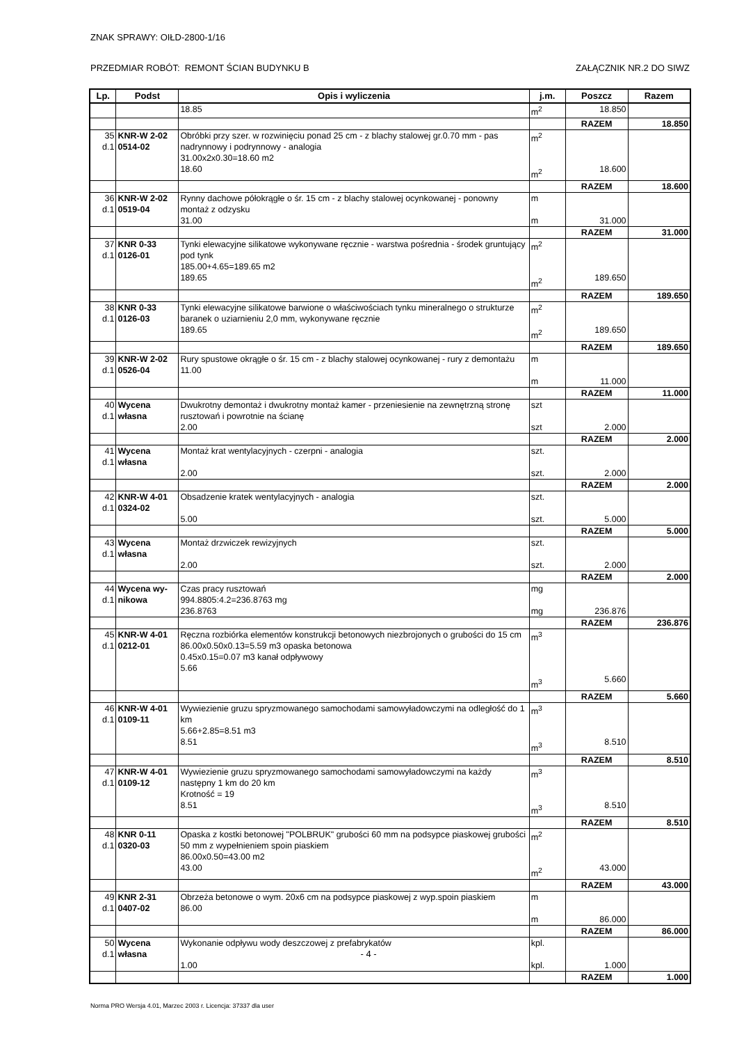ZNAK SPRAWY: OIŁD-2800-1/16
PRZEDMIAR ROBÓT: REMONT ŚCIAN BUDYNKU B ZAŁĄCZNIK NR.2 DO SIWZ
| Lp. | Podst | Opis i wyliczenia | j.m. | Poszcz | Razem |
| --- | --- | --- | --- | --- | --- |
| | | 18.85 | m<sup>2</sup> | 18.850 | |
| | | | | RAZEM | 18.850 |
| 35 d.1 | KNR-W 2-02 0514-02 | Obróbki przy szer. w rozwinięciu ponad 25 cm - z blachy stalowej gr.0.70 mm - pas nadrynnowy i podrynnowy - analogia 31.00x2x0.30=18.60 m2 18.60 | m<sup>2</sup> m<sup>2</sup> | 18.600 | |
| | | | | RAZEM | 18.600 |
| 36 d.1 | KNR-W 2-02 0519-04 | Rynny dachowe półokrągłe o śr. 15 cm - z blachy stalowej ocynkowanej - ponowny montaż z odzysku 31.00 | m m | 31.000 | |
| | | | | RAZEM | 31.000 |
| 37 d.1 | KNR 0-33 0126-01 | Tynki elewacyjne silikatowe wykonywane ręcznie - warstwa pośrednia - środek gruntujący pod tynk 185.00+4.65=189.65 m2 189.65 | m<sup>2</sup> m<sup>2</sup> | 189.650 | |
| | | | | RAZEM | 189.650 |
| 38 d.1 | KNR 0-33 0126-03 | Tynki elewacyjne silikatowe barwione o właściwościach tynku mineralnego o strukturze baranek o uziarnieniu 2,0 mm, wykonywane ręcznie 189.65 | m<sup>2</sup> m<sup>2</sup> | 189.650 | |
| | | | | RAZEM | 189.650 |
| 39 d.1 | KNR-W 2-02 0526-04 | Rury spustowe okrągłe o śr. 15 cm - z blachy stalowej ocynkowanej - rury z demontażu 11.00 | m m | 11.000 | |
| | | | | RAZEM | 11.000 |
| 40 d.1 | Wycena własna | Dwukrotny demontaż i dwukrotny montaż kamer - przeniesienie na zewnętrzną stronę rusztowań i powrotnie na ścianę 2.00 | szt szt | 2.000 | |
| | | | | RAZEM | 2.000 |
| 41 d.1 | Wycena własna | Montaż krat wentylacyjnych - czerpni - analogia 2.00 | szt. szt. | 2.000 | |
| | | | | RAZEM | 2.000 |
| 42 d.1 | KNR-W 4-01 0324-02 | Obsadzenie kratek wentylacyjnych - analogia 5.00 | szt. szt. | 5.000 | |
| | | | | RAZEM | 5.000 |
| 43 d.1 | Wycena własna | Montaż drzwiczek rewizyjnych 2.00 | szt. szt. | 2.000 | |
| | | | | RAZEM | 2.000 |
| 44 d.1 | Wycena wy- nikowa | Czas pracy rusztowań 994.8805:4.2=236.8763 mg 236.8763 | mg mg | 236.876 | |
| | | | | RAZEM | 236.876 |
| 45 d.1 | KNR-W 4-01 0212-01 | Ręczna rozbiórka elementów konstrukcji betonowych niezbrojonych o grubości do 15 cm 86.00x0.50x0.13=5.59 m3 opaska betonowa 0.45x0.15=0.07 m3 kanał odpływowy 5.66 | m<sup>3</sup> m<sup>3</sup> | 5.660 | |
| | | | | RAZEM | 5.660 |
| 46 d.1 | KNR-W 4-01 0109-11 | Wywiezienie gruzu spryzmowanego samochodami samowyładowczymi na odległość do 1 km 5.66+2.85=8.51 m3 8.51 | m<sup>3</sup> m<sup>3</sup> | 8.510 | |
| | | | | RAZEM | 8.510 |
| 47 d.1 | KNR-W 4-01 0109-12 | Wywiezienie gruzu spryzmowanego samochodami samowyładowczymi na każdy następny 1 km do 20 km Krotność = 19 8.51 | m<sup>3</sup> m<sup>3</sup> | 8.510 | |
| | | | | RAZEM | 8.510 |
| 48 d.1 | KNR 0-11 0320-03 | Opaska z kostki betonowej "POLBRUK" grubości 60 mm na podsypce piaskowej grubości 50 mm z wypełnieniem spoin piaskiem 86.00x0.50=43.00 m2 43.00 | m<sup>2</sup> m<sup>2</sup> | 43.000 | |
| | | | | RAZEM | 43.000 |
| 49 d.1 | KNR 2-31 0407-02 | Obrzeża betonowe o wym. 20x6 cm na podsypce piaskowej z wyp.spoin piaskiem 86.00 | m m | 86.000 | |
| | | | | RAZEM | 86.000 |
| 50 d.1 | Wycena własna | Wykonanie odpływu wody deszczowej z prefabrykatów 1.00 | kpl. kpl. | 1.000 | |
| | | | | RAZEM | 1.000 |
- 4 -
Norma PRO Wersja 4.01, Marzec 2003 r. Licencja: 37337 dla user